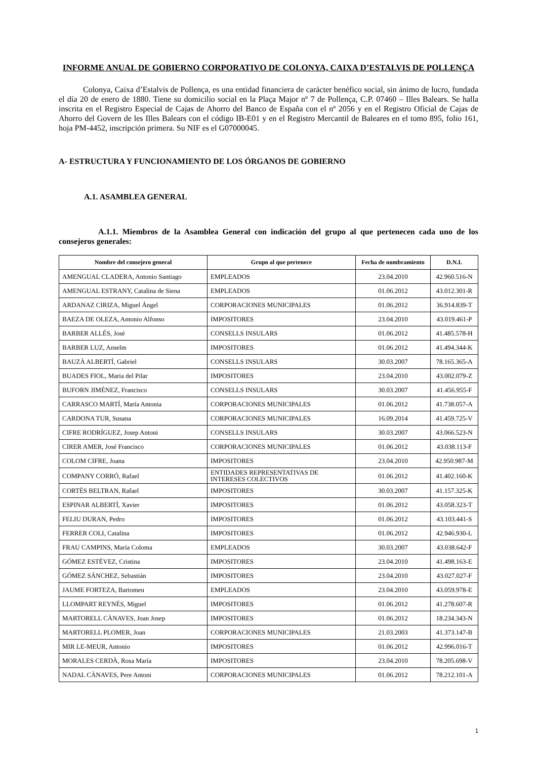INFORME ANUAL DE GOBIERNO CORPORATIVO DE COLONYA, CAIXA D’ESTALVIS DE POLLENÇA
Colonya, Caixa d’Estalvis de Pollença, es una entidad financiera de carácter benéfico social, sin ánimo de lucro, fundada el día 20 de enero de 1880. Tiene su domicilio social en la Plaça Major nº 7 de Pollença, C.P. 07460 – Illes Balears. Se halla inscrita en el Registro Especial de Cajas de Ahorro del Banco de España con el nº 2056 y en el Registro Oficial de Cajas de Ahorro del Govern de les Illes Balears con el código IB-E01 y en el Registro Mercantil de Baleares en el tomo 895, folio 161, hoja PM-4452, inscripción primera. Su NIF es el G07000045.
A- ESTRUCTURA Y FUNCIONAMIENTO DE LOS ÓRGANOS DE GOBIERNO
A.1. ASAMBLEA GENERAL
A.1.1. Miembros de la Asamblea General con indicación del grupo al que pertenecen cada uno de los consejeros generales:
| Nombre del consejero general | Grupo al que pertenece | Fecha de nombramiento | D.N.I. |
| --- | --- | --- | --- |
| AMENGUAL CLADERA, Antonio Santiago | EMPLEADOS | 23.04.2010 | 42.960.516-N |
| AMENGUAL ESTRANY, Catalina de Siena | EMPLEADOS | 01.06.2012 | 43.012.301-R |
| ARDANAZ CIRIZA, Miguel Ángel | CORPORACIONES MUNICIPALES | 01.06.2012 | 36.914.839-T |
| BAEZA DE OLEZA, Antonio Alfonso | IMPOSITORES | 23.04.2010 | 43.019.461-P |
| BARBER ALLÉS, José | CONSELLS INSULARS | 01.06.2012 | 41.485.578-H |
| BARBER LUZ, Anselm | IMPOSITORES | 01.06.2012 | 41.494.344-K |
| BAUZÀ ALBERTÍ, Gabriel | CONSELLS INSULARS | 30.03.2007 | 78.165.365-A |
| BUADES FIOL, Maria del Pilar | IMPOSITORES | 23.04.2010 | 43.002.079-Z |
| BUFORN JIMÉNEZ, Francisco | CONSELLS INSULARS | 30.03.2007 | 41.456.955-F |
| CARRASCO MARTÍ, María Antonia | CORPORACIONES MUNICIPALES | 01.06.2012 | 41.738.057-A |
| CARDONA TUR, Susana | CORPORACIONES MUNICIPALES | 16.09.2014 | 41.459.725-V |
| CIFRE RODRÍGUEZ, Josep Antoni | CONSELLS INSULARS | 30.03.2007 | 43.066.523-N |
| CIRER AMER, José Francisco | CORPORACIONES MUNICIPALES | 01.06.2012 | 43.038.113-F |
| COLOM CIFRE, Joana | IMPOSITORES | 23.04.2010 | 42.950.987-M |
| COMPANY CORRÓ, Rafael | ENTIDADES REPRESENTATIVAS DE INTERESES COLECTIVOS | 01.06.2012 | 41.402.160-K |
| CORTÈS BELTRAN, Rafael | IMPOSITORES | 30.03.2007 | 41.157.325-K |
| ESPINAR ALBERTÍ, Xavier | IMPOSITORES | 01.06.2012 | 43.058.323-T |
| FELIU DURAN, Pedro | IMPOSITORES | 01.06.2012 | 43.103.441-S |
| FERRER COLI, Catalina | IMPOSITORES | 01.06.2012 | 42.946.930-L |
| FRAU CAMPINS, Maria Coloma | EMPLEADOS | 30.03.2007 | 43.038.642-F |
| GÓMEZ ESTÉVEZ, Cristina | IMPOSITORES | 23.04.2010 | 41.498.163-E |
| GÓMEZ SÁNCHEZ, Sebastián | IMPOSITORES | 23.04.2010 | 43.027.027-F |
| JAUME FORTEZA, Bartomeu | EMPLEADOS | 23.04.2010 | 43.059.978-E |
| LLOMPART REYNÉS, Miguel | IMPOSITORES | 01.06.2012 | 41.278.607-R |
| MARTORELL CÀNAVES, Joan Josep | IMPOSITORES | 01.06.2012 | 18.234.343-N |
| MARTORELL PLOMER, Joan | CORPORACIONES MUNICIPALES | 21.03.2003 | 41.373.147-B |
| MIR LE-MEUR, Antonio | IMPOSITORES | 01.06.2012 | 42.996.016-T |
| MORALES CERDÀ, Rosa María | IMPOSITORES | 23.04.2010 | 78.205.698-V |
| NADAL CÀNAVES, Pere Antoni | CORPORACIONES MUNICIPALES | 01.06.2012 | 78.212.101-A |
1